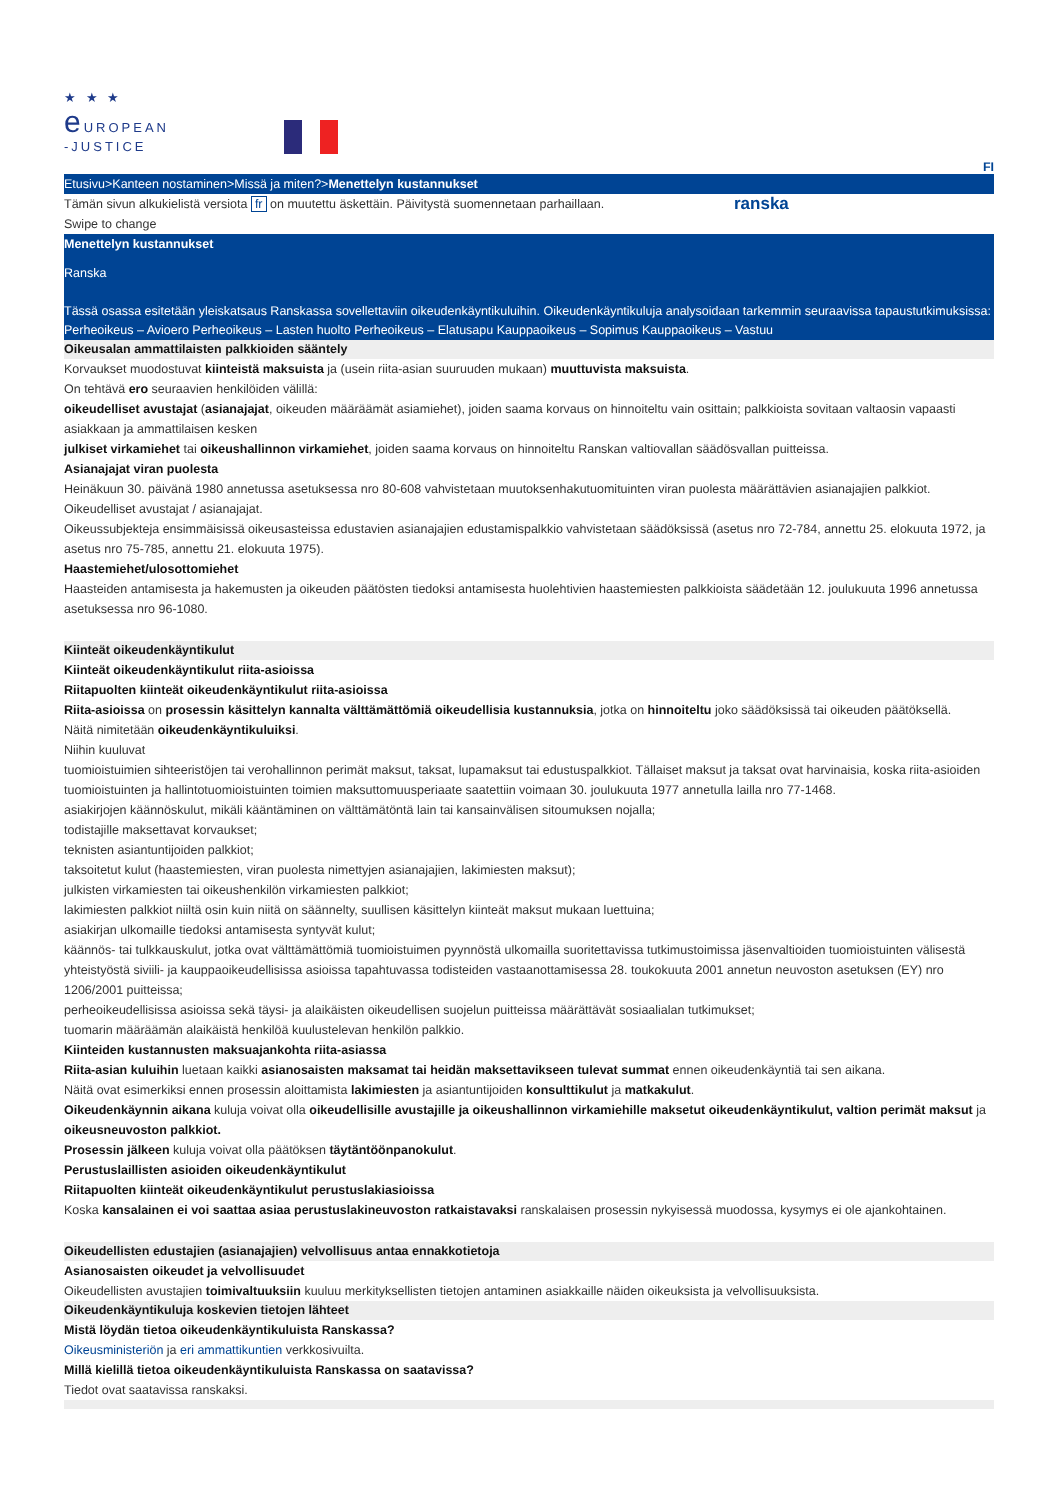★ ★ ★
e UROPEAN
-JUSTICE
FI
Etusivu>Kanteen nostaminen>Missä ja miten?>Menettelyn kustannukset
Tämän sivun alkukielistä versiota fr on muutettu äskettäin. Päivitystä suomennetaan parhaillaan.
ranska
Swipe to change
Menettelyn kustannukset
Ranska
Tässä osassa esitetään yleiskatsaus Ranskassa sovellettaviin oikeudenkäyntikuluihin. Oikeudenkäyntikuluja analysoidaan tarkemmin seuraavissa tapaustutkimuksissa: Perheoikeus – Avioero Perheoikeus – Lasten huolto Perheoikeus – Elatusapu Kauppaoikeus – Sopimus Kauppaoikeus – Vastuu
Oikeusalan ammattilaisten palkkioiden sääntely
Korvaukset muodostuvat kiinteistä maksuista ja (usein riita-asian suuruuden mukaan) muuttuvista maksuista.
On tehtävä ero seuraavien henkilöiden välillä:
oikeudelliset avustajat (asianajajat, oikeuden määräämät asiamiehet), joiden saama korvaus on hinnoiteltu vain osittain; palkkioista sovitaan valtaosin vapaasti asiakkaan ja ammattilaisen kesken
julkiset virkamiehet tai oikeushallinnon virkamiehet, joiden saama korvaus on hinnoiteltu Ranskan valtiovallan säädösvallan puitteissa.
Asianajajat viran puolesta
Heinäkuun 30. päivänä 1980 annetussa asetuksessa nro 80-608 vahvistetaan muutoksenhakutuomituinten viran puolesta määrättävien asianajajien palkkiot.
Oikeudelliset avustajat / asianajajat.
Oikeussubjekteja ensimmäisissä oikeusasteissa edustavien asianajajien edustamispalkkio vahvistetaan säädöksissä (asetus nro 72-784, annettu 25. elokuuta 1972, ja asetus nro 75-785, annettu 21. elokuuta 1975).
Haastemiehet/ulosottomiehet
Haasteiden antamisesta ja hakemusten ja oikeuden päätösten tiedoksi antamisesta huolehtivien haastemiesten palkkioista säädetään 12. joulukuuta 1996 annetussa asetuksessa nro 96-1080.
Kiinteät oikeudenkäyntikulut
Kiinteät oikeudenkäyntikulut riita-asioissa
Riitapuolten kiinteät oikeudenkäyntikulut riita-asioissa
Riita-asioissa on prosessin käsittelyn kannalta välttämättömiä oikeudellisia kustannuksia, jotka on hinnoiteltu joko säädöksissä tai oikeuden päätöksellä.
Näitä nimitetään oikeudenkäyntikuluiksi.
Niihin kuuluvat
tuomioistuimien sihteeristöjen tai verohallinnon perimät maksut, taksat, lupamaksut tai edustuspalkkiot. Tällaiset maksut ja taksat ovat harvinaisia, koska riita-asioiden tuomioistuinten ja hallintotuomioistuinten toimien maksuttomuusperiaate saatettiin voimaan 30. joulukuuta 1977 annetulla lailla nro 77-1468.
asiakirjojen käännöskulut, mikäli kääntäminen on välttämätöntä lain tai kansainvälisen sitoumuksen nojalla;
todistajille maksettavat korvaukset;
teknisten asiantuntijoiden palkkiot;
taksoitetut kulut (haastemiesten, viran puolesta nimettyjen asianajajien, lakimiesten maksut);
julkisten virkamiesten tai oikeushenkilön virkamiesten palkkiot;
lakimiesten palkkiot niiltä osin kuin niitä on säännelty, suullisen käsittelyn kiinteät maksut mukaan luettuina;
asiakirjan ulkomaille tiedoksi antamisesta syntyvät kulut;
käännös- tai tulkkauskulut, jotka ovat välttämättömiä tuomioistuimen pyynnöstä ulkomailla suoritettavissa tutkimustoimissa jäsenvaltioiden tuomioistuinten välisestä yhteistyöstä siviili- ja kauppaoikeudellisissa asioissa tapahtuvassa todisteiden vastaanottamisessa 28. toukokuuta 2001 annetun neuvoston asetuksen (EY) nro 1206/2001 puitteissa;
perheoikeudellisissa asioissa sekä täysi- ja alaikäisten oikeudellisen suojelun puitteissa määrättävät sosiaalialan tutkimukset;
tuomarin määräämän alaikäistä henkilöä kuulustelevan henkilön palkkio.
Kiinteiden kustannusten maksuajankohta riita-asiassa
Riita-asian kuluihin luetaan kaikki asianosaisten maksamat tai heidän maksettavikseen tulevat summat ennen oikeudenkäyntiä tai sen aikana.
Näitä ovat esimerkiksi ennen prosessin aloittamista lakimiesten ja asiantuntijoiden konsulttikulut ja matkakulut.
Oikeudenkäynnin aikana kuluja voivat olla oikeudellisille avustajille ja oikeushallinnon virkamiehille maksetut oikeudenkäyntikulut, valtion perimät maksut ja oikeusneuvoston palkkiot.
Prosessin jälkeen kuluja voivat olla päätöksen täytäntöönpanokulut.
Perustuslaillisten asioiden oikeudenkäyntikulut
Riitapuolten kiinteät oikeudenkäyntikulut perustuslakiasioissa
Koska kansalainen ei voi saattaa asiaa perustuslakineuvoston ratkaistavaksi ranskalaisen prosessin nykyisessä muodossa, kysymys ei ole ajankohtainen.
Oikeudellisten edustajien (asianajajien) velvollisuus antaa ennakkotietoja
Asianosaisten oikeudet ja velvollisuudet
Oikeudellisten avustajien toimivaltuuksiin kuuluu merkityksellisten tietojen antaminen asiakkaille näiden oikeuksista ja velvollisuuksista.
Oikeudenkäyntikuluja koskevien tietojen lähteet
Mistä löydän tietoa oikeudenkäyntikuluista Ranskassa?
Oikeusministeriön ja eri ammattikuntien verkkosivuilta.
Millä kielillä tietoa oikeudenkäyntikuluista Ranskassa on saatavissa?
Tiedot ovat saatavissa ranskaksi.